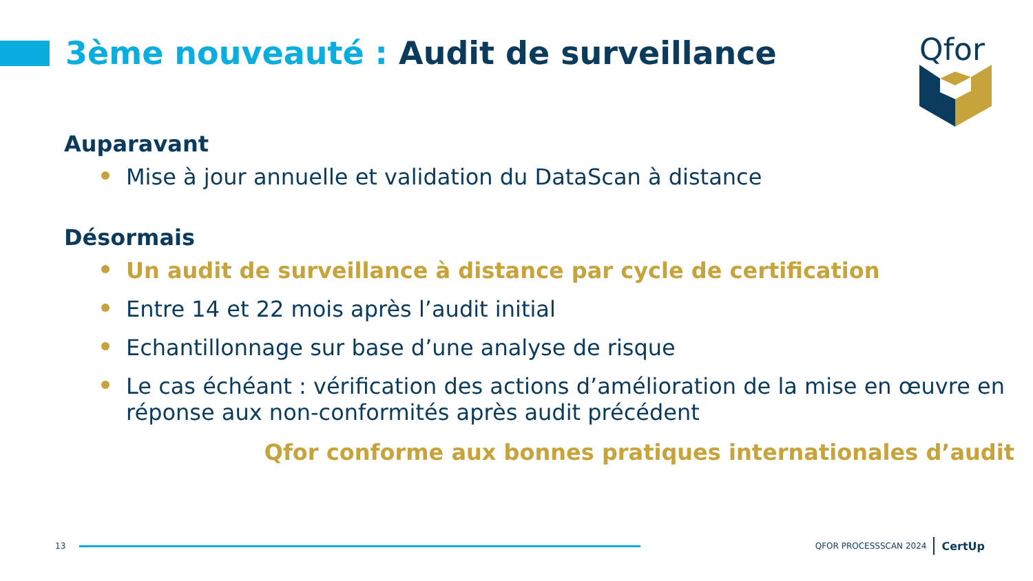3ème nouveauté : Audit de surveillance
Qfor
Auparavant
Mise à jour annuelle et validation du DataScan à distance
Désormais
Un audit de surveillance à distance par cycle de certification
Entre 14 et 22 mois après l’audit initial
Echantillonnage sur base d’une analyse de risque
Le cas échéant : vérification des actions d’amélioration de la mise en œuvre en réponse aux non-conformités après audit précédent
Qfor conforme aux bonnes pratiques internationales d’audit
13
QFOR PROCESSSCAN 2024
CertUp